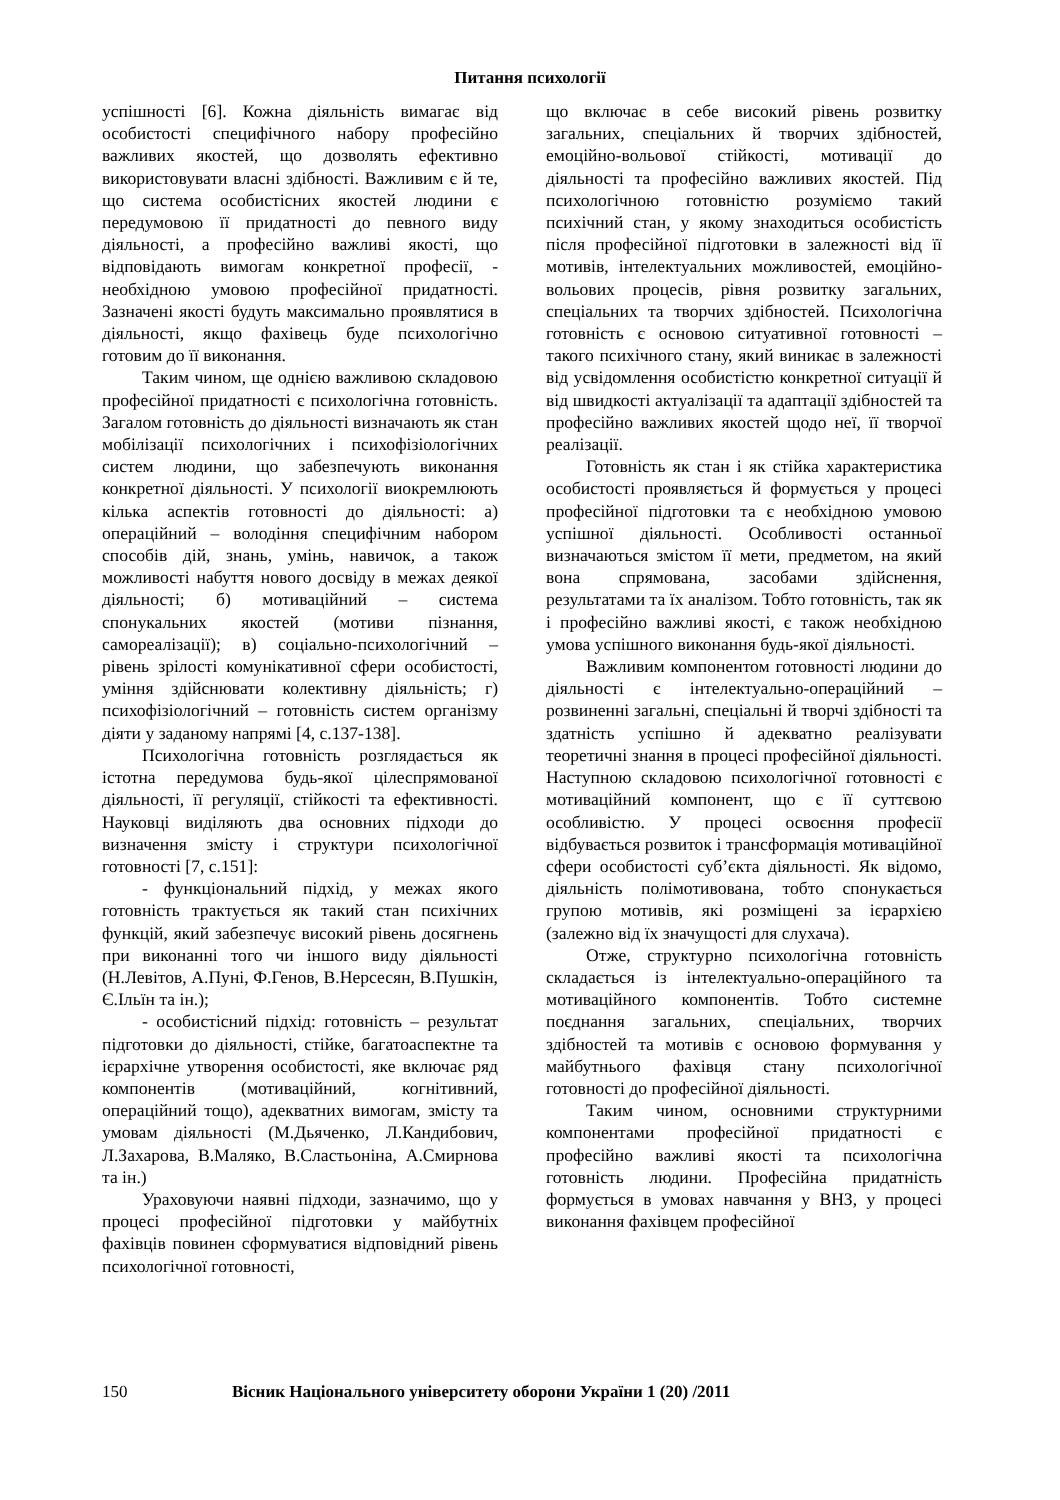Питання психології
успішності [6]. Кожна діяльність вимагає від особистості специфічного набору професійно важливих якостей, що дозволять ефективно використовувати власні здібності. Важливим є й те, що система особистісних якостей людини є передумовою її придатності до певного виду діяльності, а професійно важливі якості, що відповідають вимогам конкретної професії, - необхідною умовою професійної придатності. Зазначені якості будуть максимально проявлятися в діяльності, якщо фахівець буде психологічно готовим до її виконання.
Таким чином, ще однією важливою складовою професійної придатності є психологічна готовність. Загалом готовність до діяльності визначають як стан мобілізації психологічних і психофізіологічних систем людини, що забезпечують виконання конкретної діяльності. У психології виокремлюють кілька аспектів готовності до діяльності: а) операційний – володіння специфічним набором способів дій, знань, умінь, навичок, а також можливості набуття нового досвіду в межах деякої діяльності; б) мотиваційний – система спонукальних якостей (мотиви пізнання, самореалізації); в) соціально-психологічний – рівень зрілості комунікативної сфери особистості, уміння здійснювати колективну діяльність; г) психофізіологічний – готовність систем організму діяти у заданому напрямі [4, с.137-138].
Психологічна готовність розглядається як істотна передумова будь-якої цілеспрямованої діяльності, її регуляції, стійкості та ефективності. Науковці виділяють два основних підходи до визначення змісту і структури психологічної готовності [7, с.151]:
- функціональний підхід, у межах якого готовність трактується як такий стан психічних функцій, який забезпечує високий рівень досягнень при виконанні того чи іншого виду діяльності (Н.Левітов, А.Пуні, Ф.Генов, В.Нерсесян, В.Пушкін, Є.Ільїн та ін.);
- особистісний підхід: готовність – результат підготовки до діяльності, стійке, багатоаспектне та ієрархічне утворення особистості, яке включає ряд компонентів (мотиваційний, когнітивний, операційний тощо), адекватних вимогам, змісту та умовам діяльності (М.Дьяченко, Л.Кандибович, Л.Захарова, В.Маляко, В.Сластьоніна, А.Смирнова та ін.)
Ураховуючи наявні підходи, зазначимо, що у процесі професійної підготовки у майбутніх фахівців повинен сформуватися відповідний рівень психологічної готовності,
що включає в себе високий рівень розвитку загальних, спеціальних й творчих здібностей, емоційно-вольової стійкості, мотивації до діяльності та професійно важливих якостей. Під психологічною готовністю розуміємо такий психічний стан, у якому знаходиться особистість після професійної підготовки в залежності від її мотивів, інтелектуальних можливостей, емоційно-вольових процесів, рівня розвитку загальних, спеціальних та творчих здібностей. Психологічна готовність є основою ситуативної готовності – такого психічного стану, який виникає в залежності від усвідомлення особистістю конкретної ситуації й від швидкості актуалізації та адаптації здібностей та професійно важливих якостей щодо неї, її творчої реалізації.
Готовність як стан і як стійка характеристика особистості проявляється й формується у процесі професійної підготовки та є необхідною умовою успішної діяльності. Особливості останньої визначаються змістом її мети, предметом, на який вона спрямована, засобами здійснення, результатами та їх аналізом. Тобто готовність, так як і професійно важливі якості, є також необхідною умова успішного виконання будь-якої діяльності.
Важливим компонентом готовності людини до діяльності є інтелектуально-операційний – розвиненні загальні, спеціальні й творчі здібності та здатність успішно й адекватно реалізувати теоретичні знання в процесі професійної діяльності. Наступною складовою психологічної готовності є мотиваційний компонент, що є її суттєвою особливістю. У процесі освоєння професії відбувається розвиток і трансформація мотиваційної сфери особистості суб’єкта діяльності. Як відомо, діяльність полімотивована, тобто спонукається групою мотивів, які розміщені за ієрархією (залежно від їх значущості для слухача).
Отже, структурно психологічна готовність складається із інтелектуально-операційного та мотиваційного компонентів. Тобто системне поєднання загальних, спеціальних, творчих здібностей та мотивів є основою формування у майбутнього фахівця стану психологічної готовності до професійної діяльності.
Таким чином, основними структурними компонентами професійної придатності є професійно важливі якості та психологічна готовність людини. Професійна придатність формується в умовах навчання у ВНЗ, у процесі виконання фахівцем професійної
150 Вісник Національного університету оборони України 1 (20) /2011